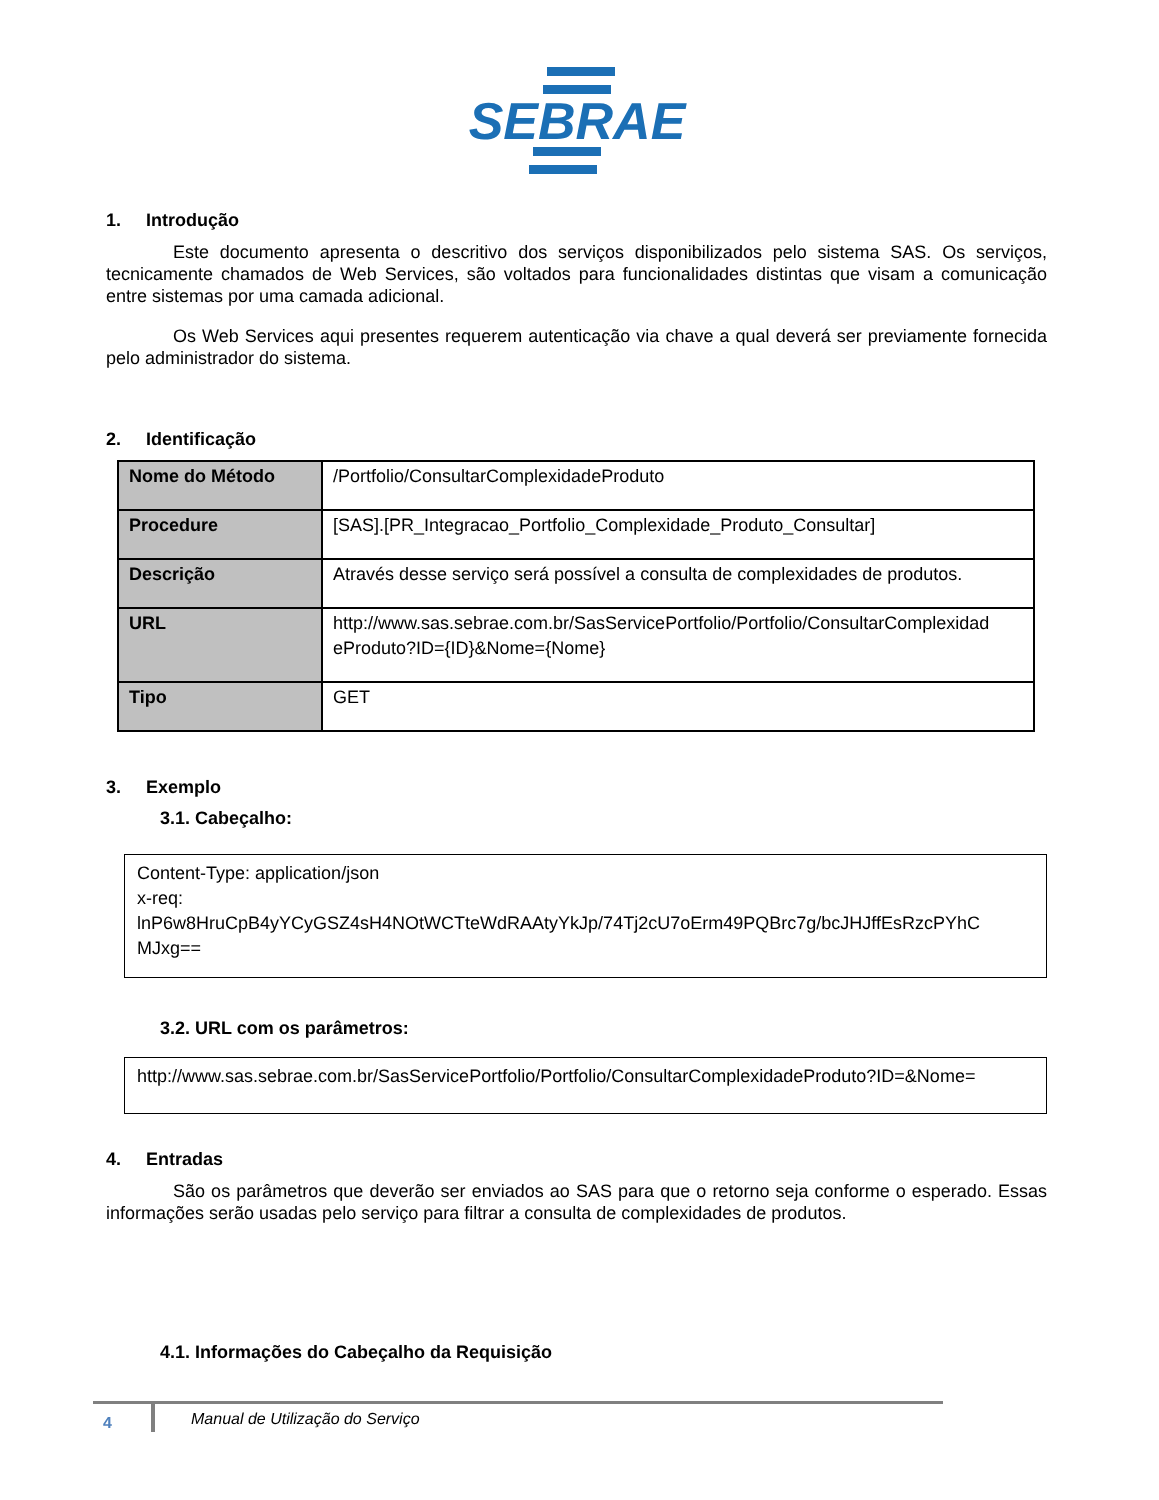SEBRAE
1. Introdução
Este documento apresenta o descritivo dos serviços disponibilizados pelo sistema SAS. Os serviços, tecnicamente chamados de Web Services, são voltados para funcionalidades distintas que visam a comunicação entre sistemas por uma camada adicional.
Os Web Services aqui presentes requerem autenticação via chave a qual deverá ser previamente fornecida pelo administrador do sistema.
2. Identificação
| Nome do Método | /Portfolio/ConsultarComplexidadeProduto |
| Procedure | [SAS].[PR_Integracao_Portfolio_Complexidade_Produto_Consultar] |
| Descrição | Através desse serviço será possível a consulta de complexidades de produtos. |
| URL | http://www.sas.sebrae.com.br/SasServicePortfolio/Portfolio/ConsultarComplexidad eProduto?ID={ID}&Nome={Nome} |
| Tipo | GET |
3. Exemplo
3.1. Cabeçalho:
Content-Type: application/json
x-req:
lnP6w8HruCpB4yYCyGSZ4sH4NOtWCTteWdRAAtyYkJp/74Tj2cU7oErm49PQBrc7g/bcJHJffEsRzcPYhC MJxg==
3.2. URL com os parâmetros:
http://www.sas.sebrae.com.br/SasServicePortfolio/Portfolio/ConsultarComplexidadeProduto?ID=&Nome=
4. Entradas
São os parâmetros que deverão ser enviados ao SAS para que o retorno seja conforme o esperado. Essas informações serão usadas pelo serviço para filtrar a consulta de complexidades de produtos.
4.1. Informações do Cabeçalho da Requisição
4
Manual de Utilização do Serviço